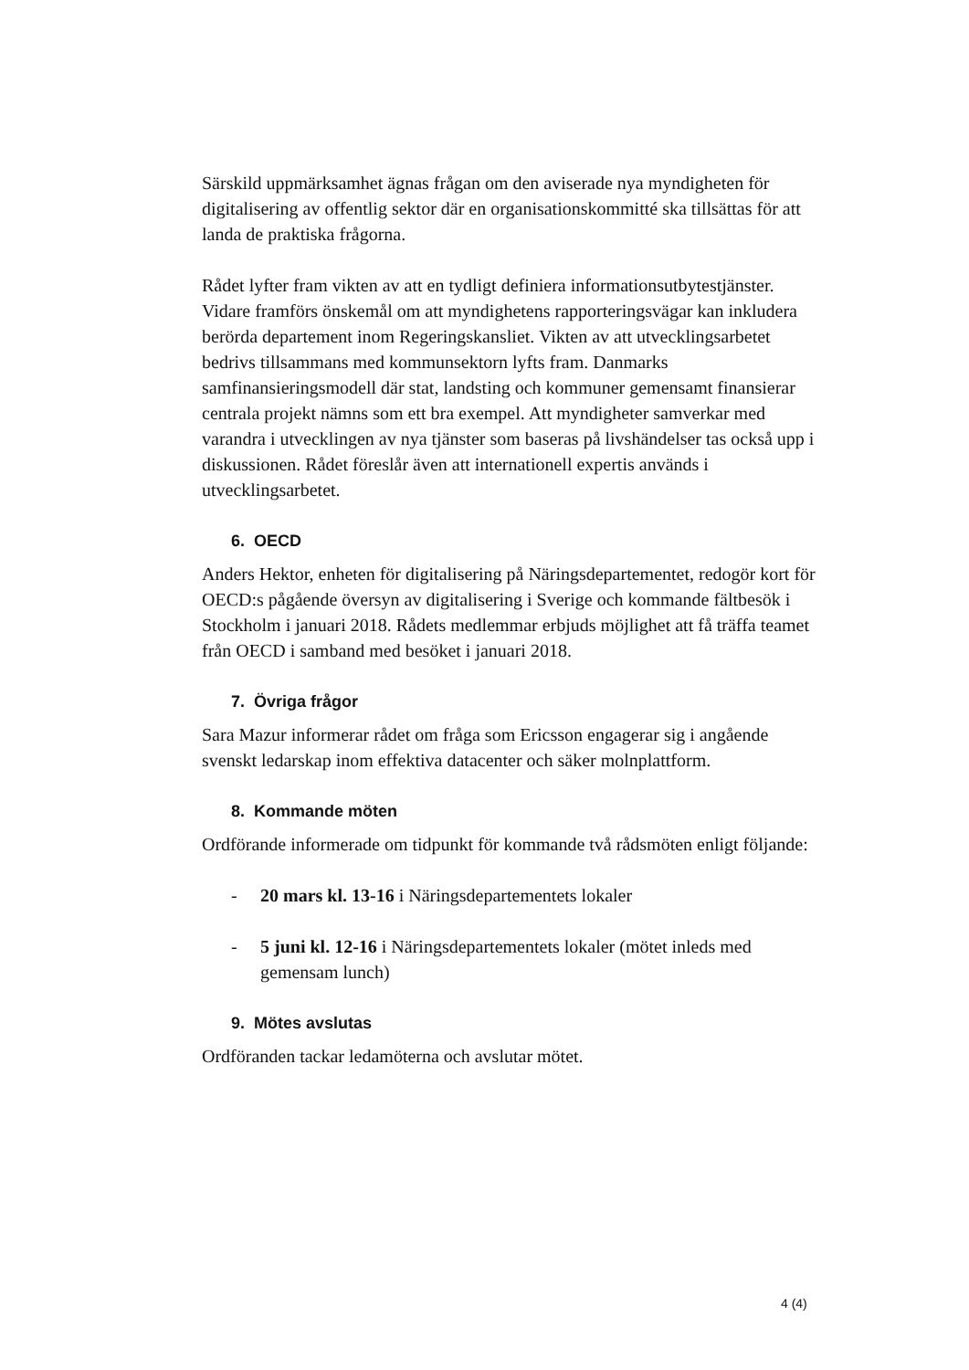Särskild uppmärksamhet ägnas frågan om den aviserade nya myndigheten för digitalisering av offentlig sektor där en organisationskommitté ska tillsättas för att landa de praktiska frågorna.
Rådet lyfter fram vikten av att en tydligt definiera informationsutbytestjänster. Vidare framförs önskemål om att myndighetens rapporteringsvägar kan inkludera berörda departement inom Regeringskansliet. Vikten av att utvecklingsarbetet bedrivs tillsammans med kommunsektorn lyfts fram. Danmarks samfinansieringsmodell där stat, landsting och kommuner gemensamt finansierar centrala projekt nämns som ett bra exempel. Att myndigheter samverkar med varandra i utvecklingen av nya tjänster som baseras på livshändelser tas också upp i diskussionen. Rådet föreslår även att internationell expertis används i utvecklingsarbetet.
6. OECD
Anders Hektor, enheten för digitalisering på Näringsdepartementet, redogör kort för OECD:s pågående översyn av digitalisering i Sverige och kommande fältbesök i Stockholm i januari 2018. Rådets medlemmar erbjuds möjlighet att få träffa teamet från OECD i samband med besöket i januari 2018.
7. Övriga frågor
Sara Mazur informerar rådet om fråga som Ericsson engagerar sig i angående svenskt ledarskap inom effektiva datacenter och säker molnplattform.
8. Kommande möten
Ordförande informerade om tidpunkt för kommande två rådsmöten enligt följande:
- 20 mars kl. 13-16 i Näringsdepartementets lokaler
- 5 juni kl. 12-16 i Näringsdepartementets lokaler (mötet inleds med gemensam lunch)
9. Mötes avslutas
Ordföranden tackar ledamöterna och avslutar mötet.
4 (4)